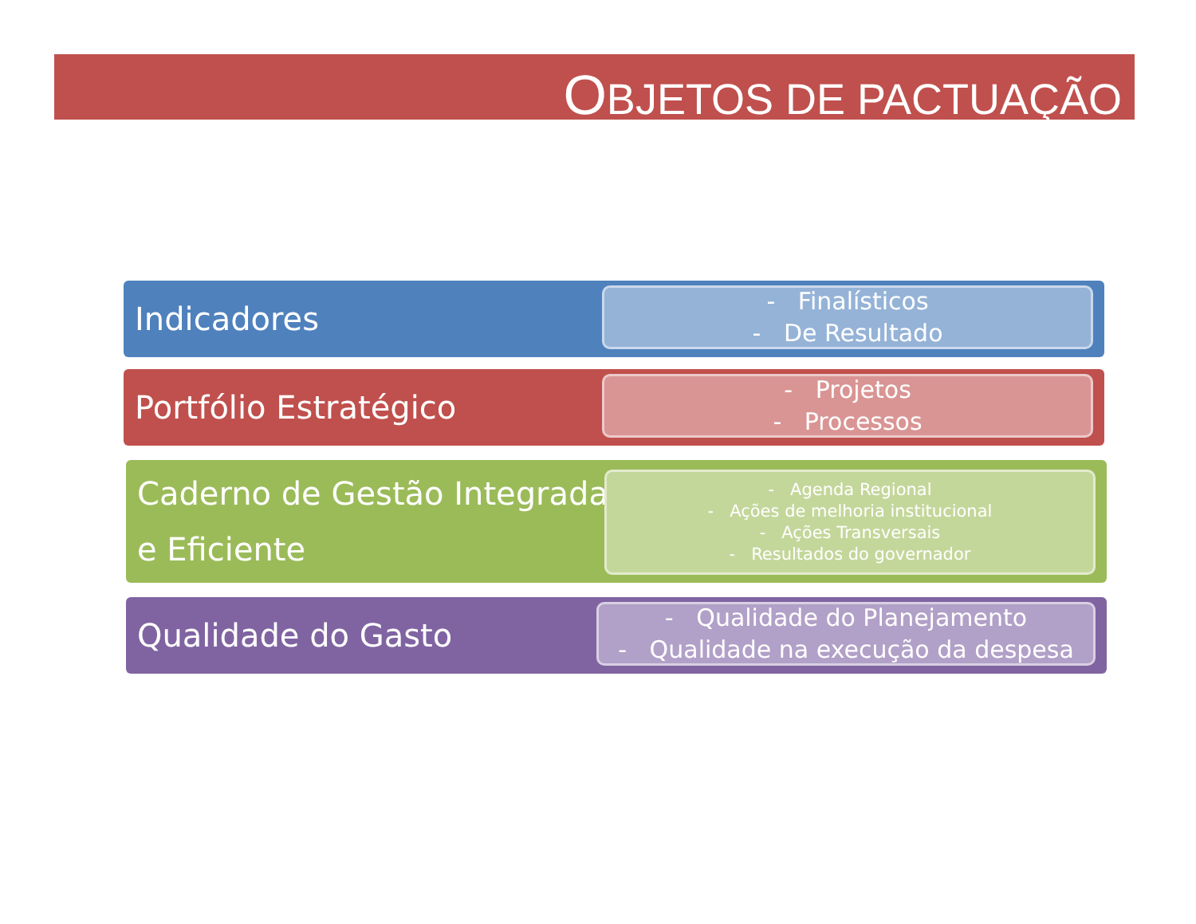OBJETOS DE PACTUAÇÃO
Indicadores
- Finalísticos
- De Resultado
Portfólio Estratégico
- Projetos
- Processos
Caderno de Gestão Integrada e Eficiente
- Agenda Regional
- Ações de melhoria institucional
- Ações Transversais
- Resultados do governador
Qualidade do Gasto
- Qualidade do Planejamento
- Qualidade na execução da despesa